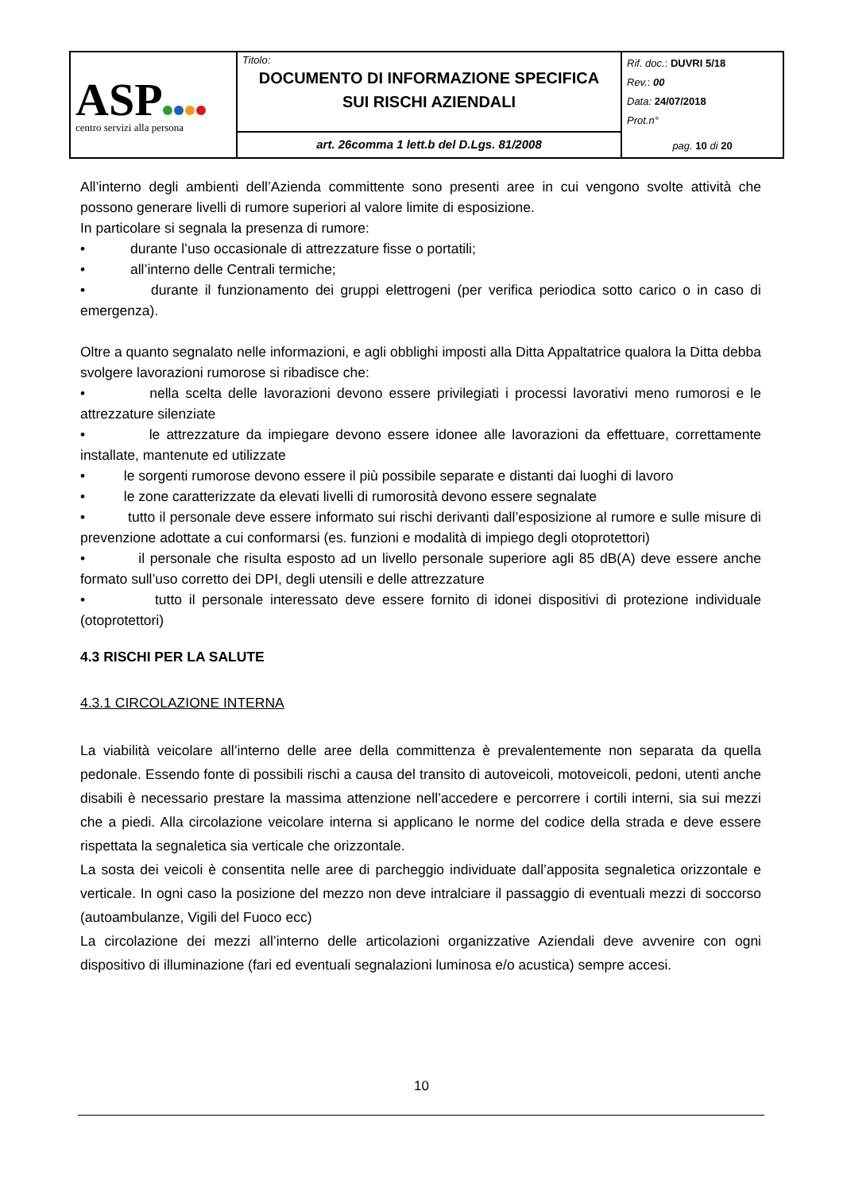| ASP centro servizi alla persona | Titolo: DOCUMENTO DI INFORMAZIONE SPECIFICA SUI RISCHI AZIENDALI | Rif. doc .: DUVRI 5/18 Rev. : 00 Data: 24/07/2018 Prot.n° pag. 10 di 20 |
| | art. 26comma 1 lett.b del D.Lgs. 81/2008 | |
All’interno degli ambienti dell’Azienda committente sono presenti aree in cui vengono svolte attività che possono generare livelli di rumore superiori al valore limite di esposizione.
In particolare si segnala la presenza di rumore:
• durante l’uso occasionale di attrezzature fisse o portatili;
• all’interno delle Centrali termiche;
• durante il funzionamento dei gruppi elettrogeni (per verifica periodica sotto carico o in caso di emergenza).
Oltre a quanto segnalato nelle informazioni, e agli obblighi imposti alla Ditta Appaltatrice qualora la Ditta debba svolgere lavorazioni rumorose si ribadisce che:
• nella scelta delle lavorazioni devono essere privilegiati i processi lavorativi meno rumorosi e le attrezzature silenziate
• le attrezzature da impiegare devono essere idonee alle lavorazioni da effettuare, correttamente installate, mantenute ed utilizzate
• le sorgenti rumorose devono essere il più possibile separate e distanti dai luoghi di lavoro
• le zone caratterizzate da elevati livelli di rumorosità devono essere segnalate
• tutto il personale deve essere informato sui rischi derivanti dall’esposizione al rumore e sulle misure di prevenzione adottate a cui conformarsi (es. funzioni e modalità di impiego degli otoprotettori)
• il personale che risulta esposto ad un livello personale superiore agli 85 dB(A) deve essere anche formato sull’uso corretto dei DPI, degli utensili e delle attrezzature
• tutto il personale interessato deve essere fornito di idonei dispositivi di protezione individuale (otoprotettori)
4.3 RISCHI PER LA SALUTE
4.3.1 CIRCOLAZIONE INTERNA
La viabilità veicolare all’interno delle aree della committenza è prevalentemente non separata da quella pedonale. Essendo fonte di possibili rischi a causa del transito di autoveicoli, motoveicoli, pedoni, utenti anche disabili è necessario prestare la massima attenzione nell’accedere e percorrere i cortili interni, sia sui mezzi che a piedi. Alla circolazione veicolare interna si applicano le norme del codice della strada e deve essere rispettata la segnaletica sia verticale che orizzontale.
La sosta dei veicoli è consentita nelle aree di parcheggio individuate dall’apposita segnaletica orizzontale e verticale. In ogni caso la posizione del mezzo non deve intralciare il passaggio di eventuali mezzi di soccorso (autoambulanze, Vigili del Fuoco ecc)
La circolazione dei mezzi all’interno delle articolazioni organizzative Aziendali deve avvenire con ogni dispositivo di illuminazione (fari ed eventuali segnalazioni luminosa e/o acustica) sempre accesi.
10